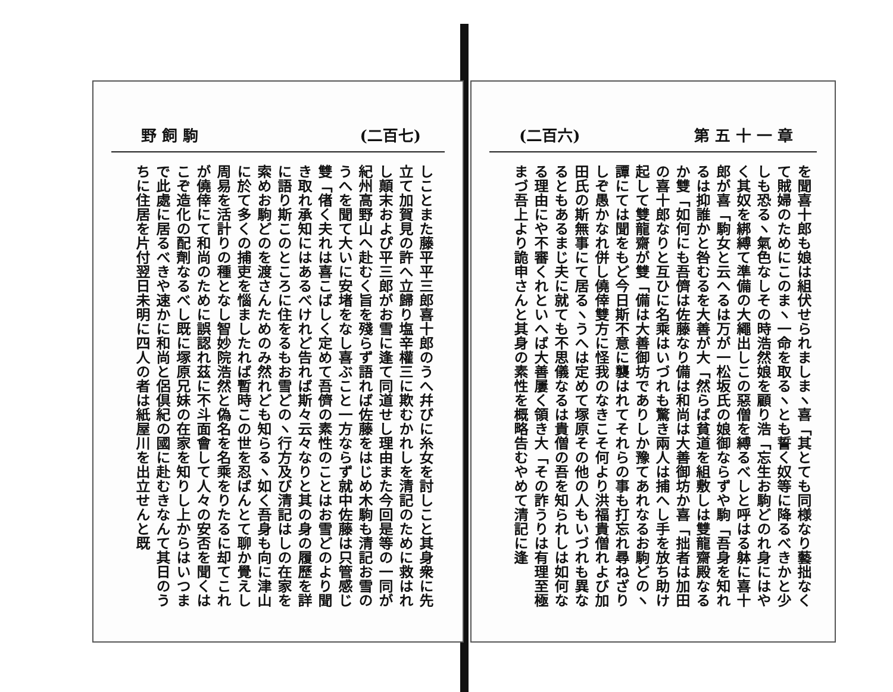(二百六) 第 五 十 一 章
を聞喜十郎も娘は組伏せられましまヽ喜「其とても同様なり藝拙なくて賊婦のためにこのまヽ一命を取るヽとも誓く奴等に降るべきかと少しも恐るヽ氣色なしその時浩然娘を顧り浩「忘生お駒どのれ身にはやく其奴を綁縛て準備の大繩出しこの惡僧を縛るべしと呼はる躰に喜十郎が喜「駒女と云へるは万が一松坂氏の娘御ならずや駒「吾身を知れるは抑誰かと咎むるを大善が大「然らば貧道を組敷しは雙龍齋殿なるか雙「如何にも吾儕は佐藤なり備は和尚は大善御坊か喜「拙者は加田の喜十郎なりと互ひに名乘はいづれも驚き兩人は捕へし手を放ち助け起して雙龍齋が雙「備は大善御坊でありしか豫てあれなるお駒どのヽ譚にては聞をもど今日斯不意に襲はれてそれらの事も打忘れ尋ねざりしぞ愚かなれ併し僥倖雙方に怪我のなきこそ何より洪福貴僧れよび加田氏の斯無事にて居るヽうへは定めて塚原その他の人もいづれも異なるともあるまじ夫に就ても不思儀なるは貴僧の吾を知られしは如何なる理由にや不審くれといへば大善屢く領き大「その詐うりは有理至極まづ吾上より詭申さんと其身の素性を概略告むやめて清記に逢
野 飼 駒 (二百七)
しことまた藤平平三郎喜十郎のうへ幷びに糸女を討しこと其身衆に先立て加賀見の許へ立歸り塩辛權三に欺むかれしを清記のために救はれし顛末およぴ平三郎がお雪に逢て同道せし理由また今回是等の一同が紀州高野山へ赴むく旨を殘らず語れば佐藤をはじめ木駒も清記お雪のうへを聞て大いに安堵をなし喜ぶこと一方ならず就中佐藤は只管感じ雙「偖く夫れは喜こばしく定めて吾儕の素性のことはお雪どのより聞き取れ承知にはあるべけれど告れば斯々云々なりと其の身の履歷を詳に語り斯このところに住をるもお雪どのヽ行方及び清記はしの在家を索めお駒どのを渡さんためのみ然れども知らるヽ如く吾身も向に津山に於て多くの捕吏を惱ましたれば暫時この世を忍ばんとて聊か覺えし周易を活計りの種となし智妙院浩然と偽名を名乘をりたるに却てこれが僥倖にて和尚のために誤認れ茲に不斗面會して人々の安否を聞くはこぞ造化の配劑なるべし既に塚原兄妹の在家を知りし上からはいつまで此處に居るべきや速かに和尚と侶倶紀の國に赴むきなんて其日のうちに住居を片付翌日未明に四人の者は紙屋川を出立せんと既